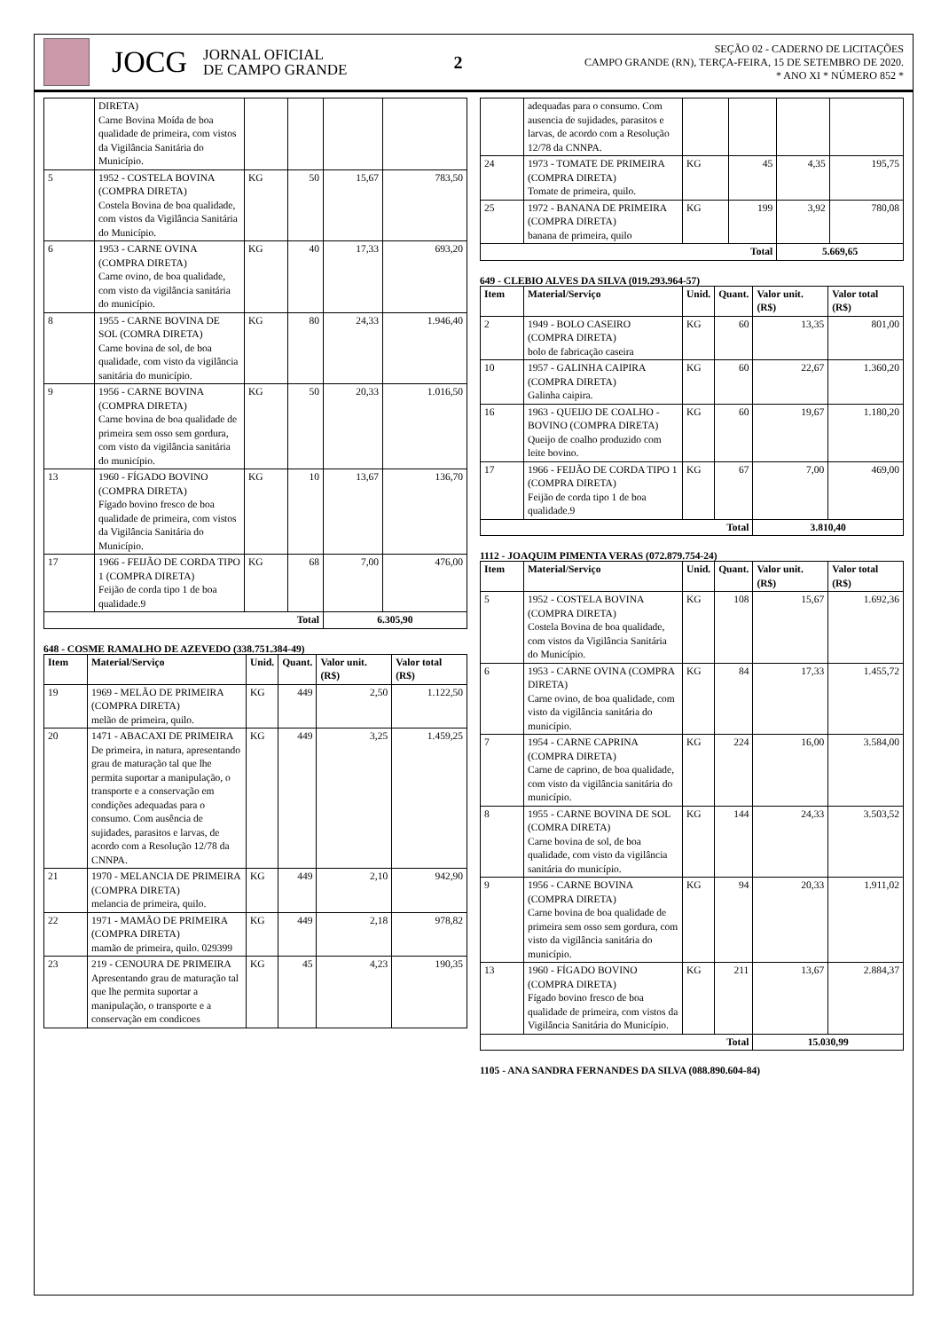JOCG
JORNAL OFICIAL
DE CAMPO GRANDE
2
SEÇÃO 02 - CADERNO DE LICITAÇÕES
CAMPO GRANDE (RN), TERÇA-FEIRA, 15 DE SETEMBRO DE 2020.
* ANO XI * NÚMERO 852 *
| | DIRETA) Carne Bovina Moída de boa qualidade de primeira, com vistos da Vigilância Sanitária do Município. | | | | |
| 5 | 1952 - COSTELA BOVINA (COMPRA DIRETA) Costela Bovina de boa qualidade, com vistos da Vigilância Sanitária do Município. | KG | 50 | 15,67 | 783,50 |
| 6 | 1953 - CARNE OVINA (COMPRA DIRETA) Carne ovino, de boa qualidade, com visto da vigilância sanitária do município. | KG | 40 | 17,33 | 693,20 |
| 8 | 1955 - CARNE BOVINA DE SOL (COMRA DIRETA) Carne bovina de sol, de boa qualidade, com visto da vigilância sanitária do município. | KG | 80 | 24,33 | 1.946,40 |
| 9 | 1956 - CARNE BOVINA (COMPRA DIRETA) Carne bovina de boa qualidade de primeira sem osso sem gordura, com visto da vigilância sanitária do município. | KG | 50 | 20,33 | 1.016,50 |
| 13 | 1960 - FÍGADO BOVINO (COMPRA DIRETA) Fígado bovino fresco de boa qualidade de primeira, com vistos da Vigilância Sanitária do Município. | KG | 10 | 13,67 | 136,70 |
| 17 | 1966 - FEIJÃO DE CORDA TIPO 1 (COMPRA DIRETA) Feijão de corda tipo 1 de boa qualidade.9 | KG | 68 | 7,00 | 476,00 |
| Total | | | | 6.305,90 | |
648 - COSME RAMALHO DE AZEVEDO (338.751.384-49)
| Item | Material/Serviço | Unid. | Quant. | Valor unit. (R$) | Valor total (R$) |
| --- | --- | --- | --- | --- | --- |
| 19 | 1969 - MELÃO DE PRIMEIRA (COMPRA DIRETA) melão de primeira, quilo. | KG | 449 | 2,50 | 1.122,50 |
| 20 | 1471 - ABACAXI DE PRIMEIRA De primeira, in natura, apresentando grau de maturação tal que lhe permita suportar a manipulação, o transporte e a conservação em condições adequadas para o consumo. Com ausência de sujidades, parasitos e larvas, de acordo com a Resolução 12/78 da CNNPA. | KG | 449 | 3,25 | 1.459,25 |
| 21 | 1970 - MELANCIA DE PRIMEIRA (COMPRA DIRETA) melancia de primeira, quilo. | KG | 449 | 2,10 | 942,90 |
| 22 | 1971 - MAMÃO DE PRIMEIRA (COMPRA DIRETA) mamão de primeira, quilo. 029399 | KG | 449 | 2,18 | 978,82 |
| 23 | 219 - CENOURA DE PRIMEIRA Apresentando grau de maturação tal que lhe permita suportar a manipulação, o transporte e a conservação em condicoes | KG | 45 | 4,23 | 190,35 |
| | adequadas para o consumo. Com ausencia de sujidades, parasitos e larvas, de acordo com a Resolução 12/78 da CNNPA. | | | | |
| 24 | 1973 - TOMATE DE PRIMEIRA (COMPRA DIRETA) Tomate de primeira, quilo. | KG | 45 | 4,35 | 195,75 |
| 25 | 1972 - BANANA DE PRIMEIRA (COMPRA DIRETA) banana de primeira, quilo | KG | 199 | 3,92 | 780,08 |
| Total | | | | 5.669,65 | |
649 - CLEBIO ALVES DA SILVA (019.293.964-57)
| Item | Material/Serviço | Unid. | Quant. | Valor unit. (R$) | Valor total (R$) |
| --- | --- | --- | --- | --- | --- |
| 2 | 1949 - BOLO CASEIRO (COMPRA DIRETA) bolo de fabricação caseira | KG | 60 | 13,35 | 801,00 |
| 10 | 1957 - GALINHA CAIPIRA (COMPRA DIRETA) Galinha caipira. | KG | 60 | 22,67 | 1.360,20 |
| 16 | 1963 - QUEIJO DE COALHO - BOVINO (COMPRA DIRETA) Queijo de coalho produzido com leite bovino. | KG | 60 | 19,67 | 1.180,20 |
| 17 | 1966 - FEIJÃO DE CORDA TIPO 1 (COMPRA DIRETA) Feijão de corda tipo 1 de boa qualidade.9 | KG | 67 | 7,00 | 469,00 |
| Total | | | | 3.810,40 | |
1112 - JOAQUIM PIMENTA VERAS (072.879.754-24)
| Item | Material/Serviço | Unid. | Quant. | Valor unit. (R$) | Valor total (R$) |
| --- | --- | --- | --- | --- | --- |
| 5 | 1952 - COSTELA BOVINA (COMPRA DIRETA) Costela Bovina de boa qualidade, com vistos da Vigilância Sanitária do Município. | KG | 108 | 15,67 | 1.692,36 |
| 6 | 1953 - CARNE OVINA (COMPRA DIRETA) Carne ovino, de boa qualidade, com visto da vigilância sanitária do município. | KG | 84 | 17,33 | 1.455,72 |
| 7 | 1954 - CARNE CAPRINA (COMPRA DIRETA) Carne de caprino, de boa qualidade, com visto da vigilância sanitária do município. | KG | 224 | 16,00 | 3.584,00 |
| 8 | 1955 - CARNE BOVINA DE SOL (COMRA DIRETA) Carne bovina de sol, de boa qualidade, com visto da vigilância sanitária do município. | KG | 144 | 24,33 | 3.503,52 |
| 9 | 1956 - CARNE BOVINA (COMPRA DIRETA) Carne bovina de boa qualidade de primeira sem osso sem gordura, com visto da vigilância sanitária do município. | KG | 94 | 20,33 | 1.911,02 |
| 13 | 1960 - FÍGADO BOVINO (COMPRA DIRETA) Fígado bovino fresco de boa qualidade de primeira, com vistos da Vigilância Sanitária do Município. | KG | 211 | 13,67 | 2.884,37 |
| Total | | | | 15.030,99 | |
1105 - ANA SANDRA FERNANDES DA SILVA (088.890.604-84)